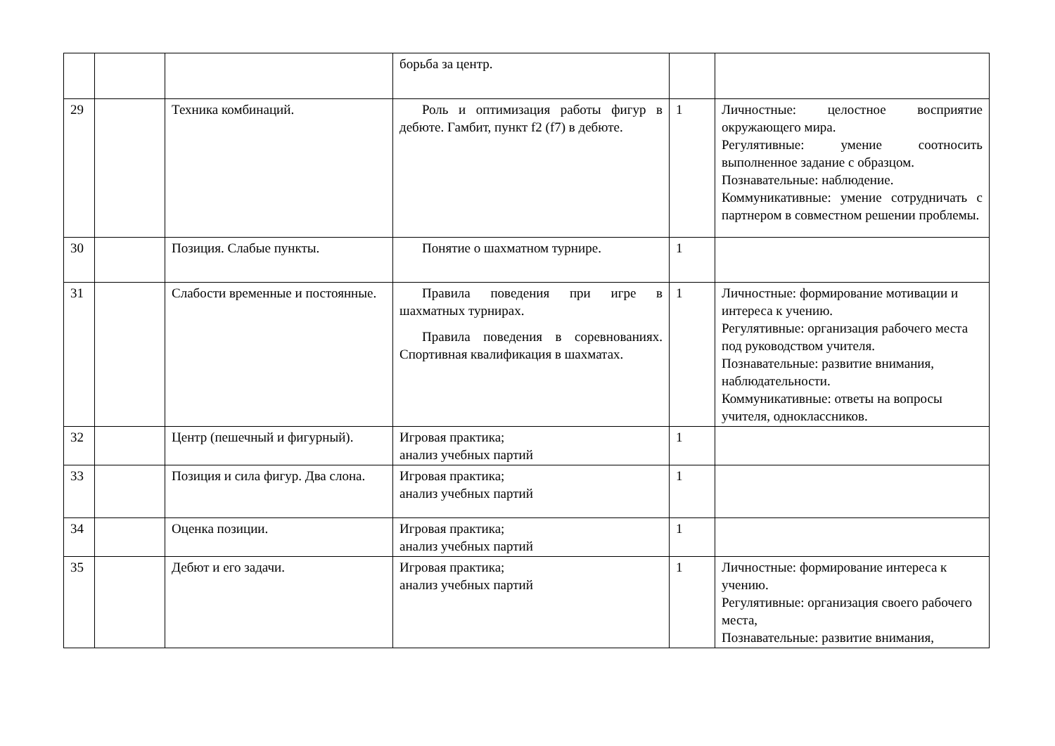| | | | борьба за центр. | | |
| 29 | | Техника комбинаций. | Роль и оптимизация работы фигур в дебюте. Гамбит, пункт f2 (f7) в дебюте. | 1 | Личностные: целостное восприятие окружающего мира. Регулятивные: умение соотносить выполненное задание с образцом. Познавательные: наблюдение. Коммуникативные: умение сотрудничать с партнером в совместном решении проблемы. |
| 30 | | Позиция. Слабые пункты. | Понятие о шахматном турнире. | 1 | |
| 31 | | Слабости временные и постоянные. | Правила поведения при игре в шахматных турнирах. Правила поведения в соревнованиях. Спортивная квалификация в шахматах. | 1 | Личностные: формирование мотивации и интереса к учению. Регулятивные: организация рабочего места под руководством учителя. Познавательные: развитие внимания, наблюдательности. Коммуникативные: ответы на вопросы учителя, одноклассников. |
| 32 | | Центр (пешечный и фигурный). | Игровая практика; анализ учебных партий | 1 | |
| 33 | | Позиция и сила фигур. Два слона. | Игровая практика; анализ учебных партий | 1 | |
| 34 | | Оценка позиции. | Игровая практика; анализ учебных партий | 1 | |
| 35 | | Дебют и его задачи. | Игровая практика; анализ учебных партий | 1 | Личностные: формирование интереса к учению. Регулятивные: организация своего рабочего места, Познавательные: развитие внимания, |